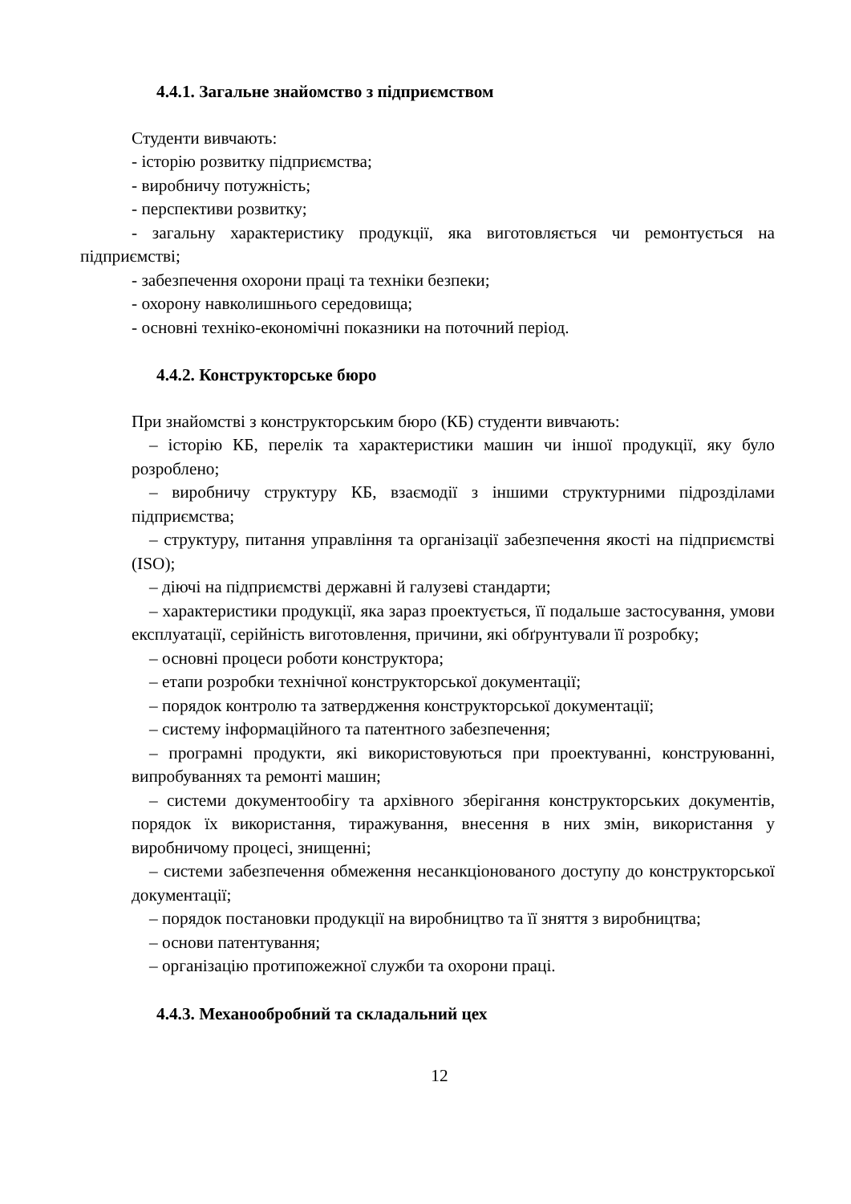4.4.1. Загальне знайомство з підприємством
Студенти вивчають:
- історію розвитку підприємства;
- виробничу потужність;
- перспективи розвитку;
- загальну характеристику продукції, яка виготовляється чи ремонтується на підприємстві;
- забезпечення охорони праці та техніки безпеки;
- охорону навколишнього середовища;
- основні техніко-економічні показники на поточний період.
4.4.2. Конструкторське бюро
При знайомстві з конструкторським бюро (КБ) студенти вивчають:
– історію КБ, перелік та характеристики машин чи іншої продукції, яку було розроблено;
– виробничу структуру КБ, взаємодії з іншими структурними підрозділами підприємства;
– структуру, питання управління та організації забезпечення якості на підприємстві (ISO);
– діючі на підприємстві державні й галузеві стандарти;
– характеристики продукції, яка зараз проектується, її подальше застосування, умови експлуатації, серійність виготовлення, причини, які обґрунтували її розробку;
– основні процеси роботи конструктора;
– етапи розробки технічної конструкторської документації;
– порядок контролю та затвердження конструкторської документації;
– систему інформаційного та патентного забезпечення;
– програмні продукти, які використовуються при проектуванні, конструюванні, випробуваннях та ремонті машин;
– системи документообігу та архівного зберігання конструкторських документів, порядок їх використання, тиражування, внесення в них змін, використання у виробничому процесі, знищенні;
– системи забезпечення обмеження несанкціонованого доступу до конструкторської документації;
– порядок постановки продукції на виробництво та її зняття з виробництва;
– основи патентування;
– організацію протипожежної служби та охорони праці.
4.4.3. Механообробний та складальний цех
12